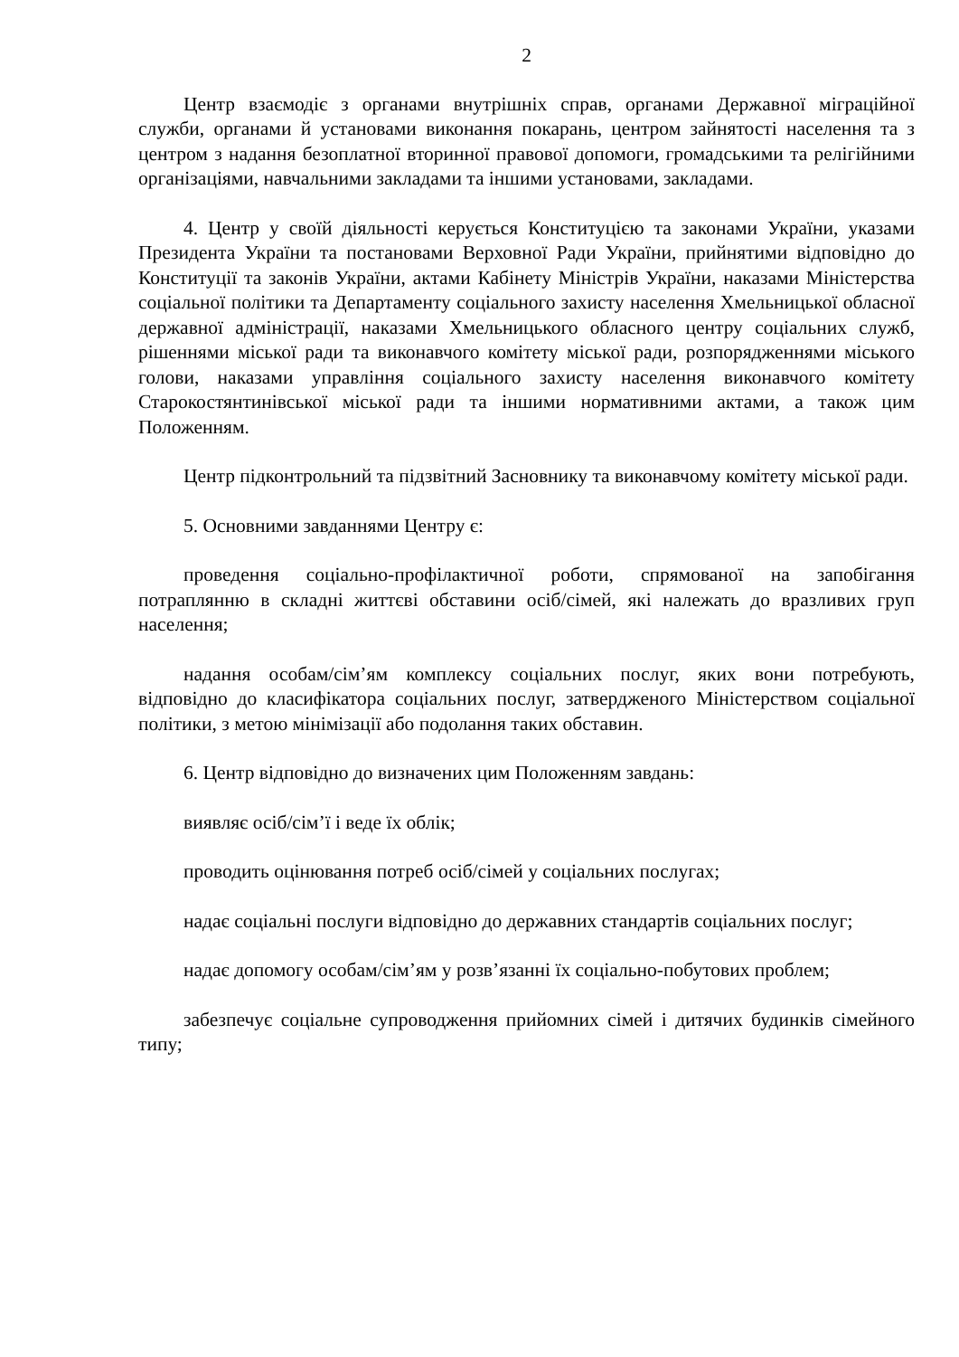2
Центр взаємодіє з органами внутрішніх справ, органами Державної міграційної служби, органами й установами виконання покарань, центром зайнятості населення та з центром з надання безоплатної вторинної правової допомоги, громадськими та релігійними організаціями, навчальними закладами та іншими установами, закладами.
4. Центр у своїй діяльності керується Конституцією та законами України, указами Президента України та постановами Верховної Ради України, прийнятими відповідно до Конституції та законів України, актами Кабінету Міністрів України, наказами Міністерства соціальної політики та Департаменту соціального захисту населення Хмельницької обласної державної адміністрації, наказами Хмельницького обласного центру соціальних служб, рішеннями міської ради та виконавчого комітету міської ради, розпорядженнями міського голови, наказами управління соціального захисту населення виконавчого комітету Старокостянтинівської міської ради та іншими нормативними актами, а також цим Положенням.
Центр підконтрольний та підзвітний Засновнику та виконавчому комітету міської ради.
5. Основними завданнями Центру є:
проведення соціально-профілактичної роботи, спрямованої на запобігання потраплянню в складні життєві обставини осіб/сімей, які належать до вразливих груп населення;
надання особам/сім’ям комплексу соціальних послуг, яких вони потребують, відповідно до класифікатора соціальних послуг, затвердженого Міністерством соціальної політики, з метою мінімізації або подолання таких обставин.
6. Центр відповідно до визначених цим Положенням завдань:
виявляє осіб/сім’ї і веде їх облік;
проводить оцінювання потреб осіб/сімей у соціальних послугах;
надає соціальні послуги відповідно до державних стандартів соціальних послуг;
надає допомогу особам/сім’ям у розв’язанні їх соціально-побутових проблем;
забезпечує соціальне супроводження прийомних сімей і дитячих будинків сімейного типу;